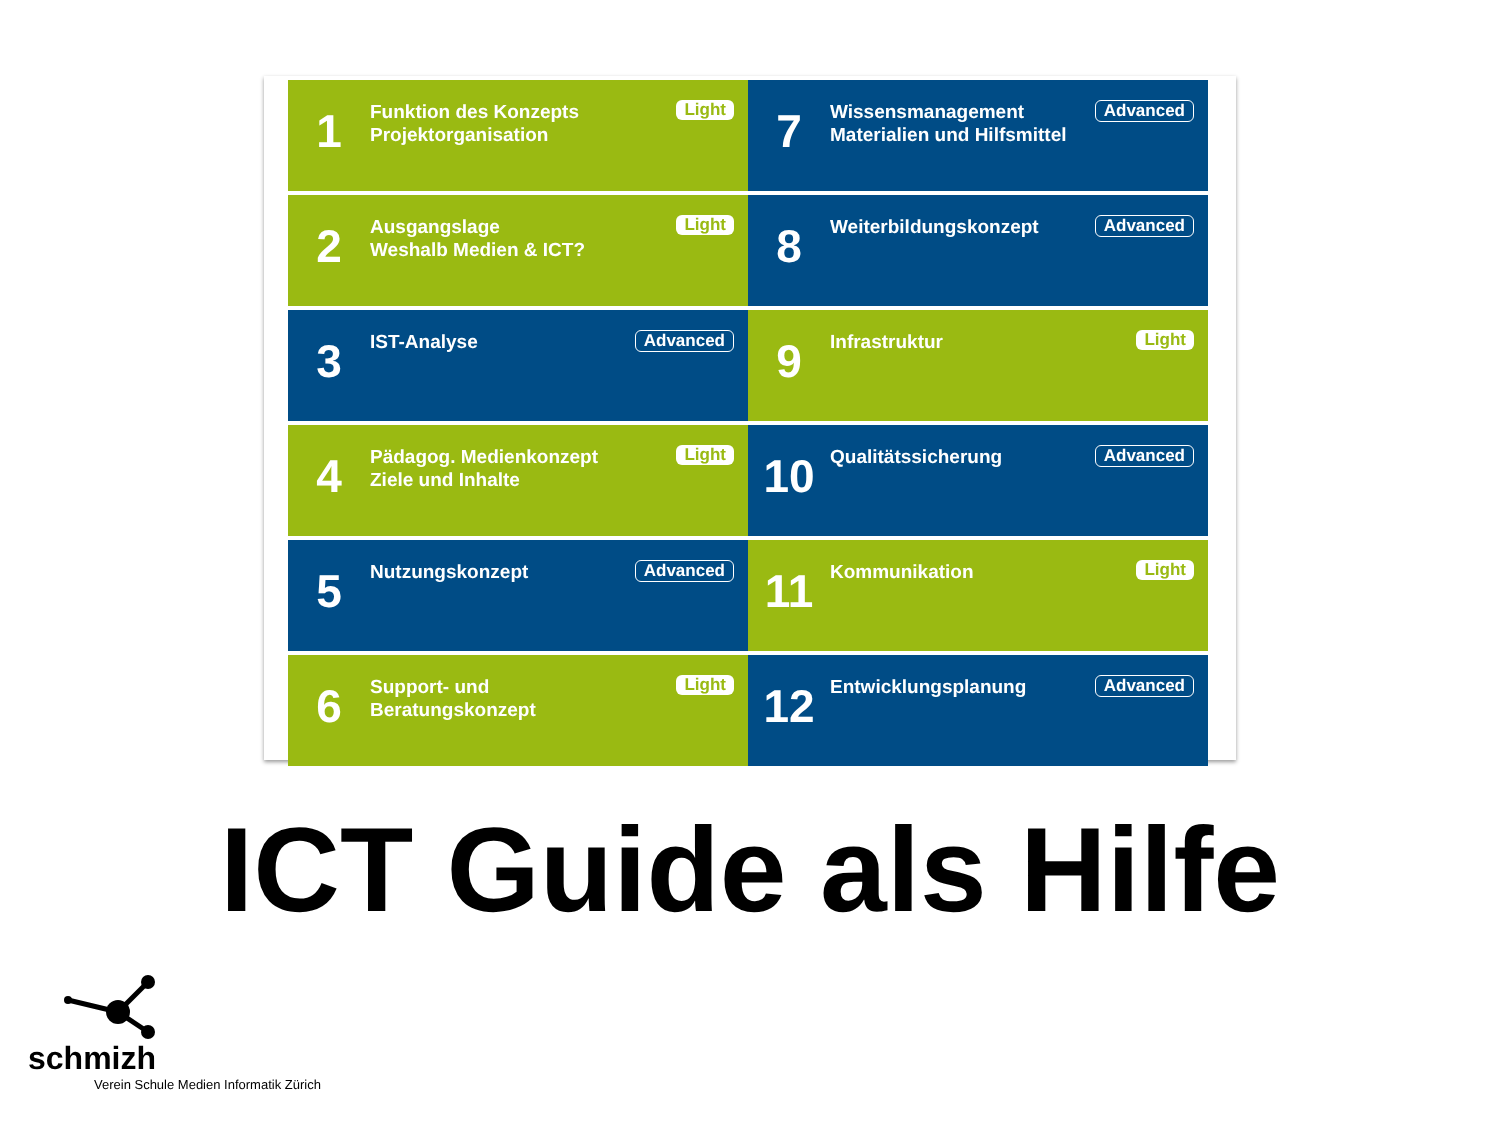1
Funktion des Konzepts
Projektorganisation
Light
7
Wissensmanagement
Materialien und Hilfsmittel
Advanced
2
Ausgangslage
Weshalb Medien & ICT?
Light
8
Weiterbildungskonzept
Advanced
3
IST-Analyse
Advanced
9
Infrastruktur
Light
4
Pädagog. Medienkonzept
Ziele und Inhalte
Light
10
Qualitätssicherung
Advanced
5
Nutzungskonzept
Advanced
11
Kommunikation
Light
6
Support- und
Beratungskonzept
Light
12
Entwicklungsplanung
Advanced
ICT Guide als Hilfe
schmizh
Verein Schule Medien Informatik Zürich